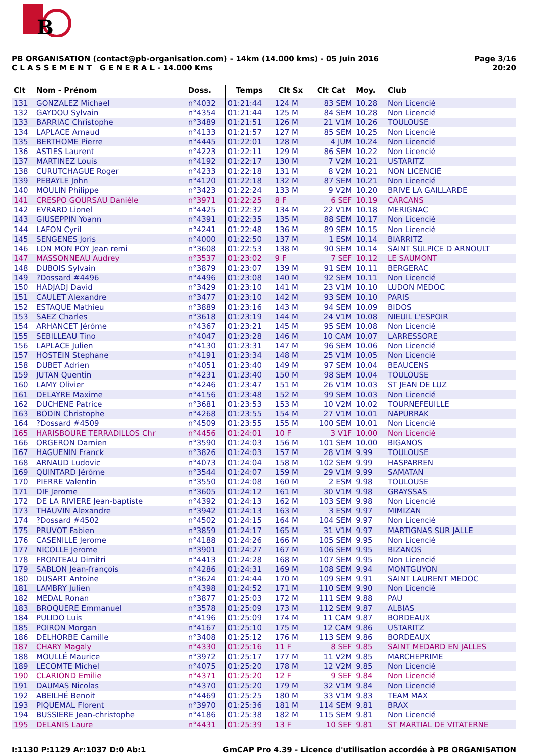B
PB ORGANISATION (contact@pb-organisation.com) - 14km (14.000 kms) - 05 Juin 2016
C L A S S E M E N T G E N E R A L - 14.000 Kms
Page 3/16
20:20
| Clt | Nom - Prénom | Doss. | Temps | Clt Sx | Clt Cat | Moy. | Club |
| --- | --- | --- | --- | --- | --- | --- | --- |
| 131 | GONZALEZ Michael | n°4032 | 01:21:44 | 124 M | 83 SEM | 10.28 | Non Licencié |
| 132 | GAYDOU Sylvain | n°4354 | 01:21:44 | 125 M | 84 SEM | 10.28 | Non Licencié |
| 133 | BARRIAC Christophe | n°3489 | 01:21:51 | 126 M | 21 V1M | 10.26 | TOULOUSE |
| 134 | LAPLACE Arnaud | n°4133 | 01:21:57 | 127 M | 85 SEM | 10.25 | Non Licencié |
| 135 | BERTHOME Pierre | n°4445 | 01:22:01 | 128 M | 4 JUM | 10.24 | Non Licencié |
| 136 | ASTIES Laurent | n°4223 | 01:22:11 | 129 M | 86 SEM | 10.22 | Non Licencié |
| 137 | MARTINEZ Louis | n°4192 | 01:22:17 | 130 M | 7 V2M | 10.21 | USTARITZ |
| 138 | CURUTCHAGUE Roger | n°4233 | 01:22:18 | 131 M | 8 V2M | 10.21 | NON LICENCIÉ |
| 139 | PEBAYLE John | n°4120 | 01:22:18 | 132 M | 87 SEM | 10.21 | Non Licencié |
| 140 | MOULIN Philippe | n°3423 | 01:22:24 | 133 M | 9 V2M | 10.20 | BRIVE LA GAILLARDE |
| 141 | CRESPO GOURSAU Danièle | n°3971 | 01:22:25 | 8 F | 6 SEF | 10.19 | CARCANS |
| 142 | EVRARD Lionel | n°4425 | 01:22:32 | 134 M | 22 V1M | 10.18 | MERIGNAC |
| 143 | GIUSEPPIN Yoann | n°4391 | 01:22:35 | 135 M | 88 SEM | 10.17 | Non Licencié |
| 144 | LAFON Cyril | n°4241 | 01:22:48 | 136 M | 89 SEM | 10.15 | Non Licencié |
| 145 | SENGENES Joris | n°4000 | 01:22:50 | 137 M | 1 ESM | 10.14 | BIARRITZ |
| 146 | LON MON POY Jean remi | n°3608 | 01:22:53 | 138 M | 90 SEM | 10.14 | SAINT SULPICE D ARNOULT |
| 147 | MASSONNEAU Audrey | n°3537 | 01:23:02 | 9 F | 7 SEF | 10.12 | LE SAUMONT |
| 148 | DUBOIS Sylvain | n°3879 | 01:23:07 | 139 M | 91 SEM | 10.11 | BERGERAC |
| 149 | ?Dossard #4496 | n°4496 | 01:23:08 | 140 M | 92 SEM | 10.11 | Non Licencié |
| 150 | HADJADJ David | n°3429 | 01:23:10 | 141 M | 23 V1M | 10.10 | LUDON MEDOC |
| 151 | CAULET Alexandre | n°3477 | 01:23:10 | 142 M | 93 SEM | 10.10 | PARIS |
| 152 | ESTAQUE Mathieu | n°3889 | 01:23:16 | 143 M | 94 SEM | 10.09 | BIDOS |
| 153 | SAEZ Charles | n°3618 | 01:23:19 | 144 M | 24 V1M | 10.08 | NIEUIL L'ESPOIR |
| 154 | ARHANCET Jérôme | n°4367 | 01:23:21 | 145 M | 95 SEM | 10.08 | Non Licencié |
| 155 | SEBILLEAU Tino | n°4047 | 01:23:28 | 146 M | 10 CAM | 10.07 | LARRESSORE |
| 156 | LAPLACE Julien | n°4130 | 01:23:31 | 147 M | 96 SEM | 10.06 | Non Licencié |
| 157 | HOSTEIN Stephane | n°4191 | 01:23:34 | 148 M | 25 V1M | 10.05 | Non Licencié |
| 158 | DUBET Adrien | n°4051 | 01:23:40 | 149 M | 97 SEM | 10.04 | BEAUCENS |
| 159 | JUTAN Quentin | n°4231 | 01:23:40 | 150 M | 98 SEM | 10.04 | TOULOUSE |
| 160 | LAMY Olivier | n°4246 | 01:23:47 | 151 M | 26 V1M | 10.03 | ST JEAN DE LUZ |
| 161 | DELAYRE Maxime | n°4156 | 01:23:48 | 152 M | 99 SEM | 10.03 | Non Licencié |
| 162 | DUCHENE Patrice | n°3681 | 01:23:53 | 153 M | 10 V2M | 10.02 | TOURNEFEUILLE |
| 163 | BODIN Christophe | n°4268 | 01:23:55 | 154 M | 27 V1M | 10.01 | NAPURRAK |
| 164 | ?Dossard #4509 | n°4509 | 01:23:55 | 155 M | 100 SEM | 10.01 | Non Licencié |
| 165 | HARISBOURE TERRADILLOS Chr | n°4456 | 01:24:01 | 10 F | 3 V1F | 10.00 | Non Licencié |
| 166 | ORGERON Damien | n°3590 | 01:24:03 | 156 M | 101 SEM | 10.00 | BIGANOS |
| 167 | HAGUENIN Franck | n°3826 | 01:24:03 | 157 M | 28 V1M | 9.99 | TOULOUSE |
| 168 | ARNAUD Ludovic | n°4073 | 01:24:04 | 158 M | 102 SEM | 9.99 | HASPARREN |
| 169 | QUINTARD Jérôme | n°3544 | 01:24:07 | 159 M | 29 V1M | 9.99 | SAMATAN |
| 170 | PIERRE Valentin | n°3550 | 01:24:08 | 160 M | 2 ESM | 9.98 | TOULOUSE |
| 171 | DIF Jerome | n°3605 | 01:24:12 | 161 M | 30 V1M | 9.98 | GRAYSSAS |
| 172 | DE LA RIVIERE Jean-baptiste | n°4392 | 01:24:13 | 162 M | 103 SEM | 9.98 | Non Licencié |
| 173 | THAUVIN Alexandre | n°3942 | 01:24:13 | 163 M | 3 ESM | 9.97 | MIMIZAN |
| 174 | ?Dossard #4502 | n°4502 | 01:24:15 | 164 M | 104 SEM | 9.97 | Non Licencié |
| 175 | PRUVOT Fabien | n°3859 | 01:24:17 | 165 M | 31 V1M | 9.97 | MARTIGNAS SUR JALLE |
| 176 | CASENILLE Jerome | n°4188 | 01:24:26 | 166 M | 105 SEM | 9.95 | Non Licencié |
| 177 | NICOLLE Jerome | n°3901 | 01:24:27 | 167 M | 106 SEM | 9.95 | BIZANOS |
| 178 | FRONTEAU Dimitri | n°4413 | 01:24:28 | 168 M | 107 SEM | 9.95 | Non Licencié |
| 179 | SABLON Jean-françois | n°4286 | 01:24:31 | 169 M | 108 SEM | 9.94 | MONTGUYON |
| 180 | DUSART Antoine | n°3624 | 01:24:44 | 170 M | 109 SEM | 9.91 | SAINT LAURENT MEDOC |
| 181 | LAMBRY Julien | n°4398 | 01:24:52 | 171 M | 110 SEM | 9.90 | Non Licencié |
| 182 | MEDAL Ronan | n°3877 | 01:25:03 | 172 M | 111 SEM | 9.88 | PAU |
| 183 | BROQUERE Emmanuel | n°3578 | 01:25:09 | 173 M | 112 SEM | 9.87 | ALBIAS |
| 184 | PULIDO Luis | n°4196 | 01:25:09 | 174 M | 11 CAM | 9.87 | BORDEAUX |
| 185 | POIRON Morgan | n°4167 | 01:25:10 | 175 M | 12 CAM | 9.86 | USTARITZ |
| 186 | DELHORBE Camille | n°3408 | 01:25:12 | 176 M | 113 SEM | 9.86 | BORDEAUX |
| 187 | CHARY Magaly | n°4330 | 01:25:16 | 11 F | 8 SEF | 9.85 | SAINT MEDARD EN JALLES |
| 188 | MOULLÉ Maurice | n°3972 | 01:25:17 | 177 M | 11 V2M | 9.85 | MARCHEPRIME |
| 189 | LECOMTE Michel | n°4075 | 01:25:20 | 178 M | 12 V2M | 9.85 | Non Licencié |
| 190 | CLARIOND Emilie | n°4371 | 01:25:20 | 12 F | 9 SEF | 9.84 | Non Licencié |
| 191 | DAUMAS Nicolas | n°4370 | 01:25:20 | 179 M | 32 V1M | 9.84 | Non Licencié |
| 192 | ABEILHÉ Benoit | n°4469 | 01:25:25 | 180 M | 33 V1M | 9.83 | TEAM MAX |
| 193 | PIQUEMAL Florent | n°3970 | 01:25:36 | 181 M | 114 SEM | 9.81 | BRAX |
| 194 | BUSSIERE Jean-christophe | n°4186 | 01:25:38 | 182 M | 115 SEM | 9.81 | Non Licencié |
| 195 | DELANIS Laure | n°4431 | 01:25:39 | 13 F | 10 SEF | 9.81 | ST MARTIAL DE VITATERNE |
I:1130 P:1129 Ar:1037 D:0 Ab:1 GmCAP Pro 4.39 - Licence d'utilisation accordée à PB ORGANISATION